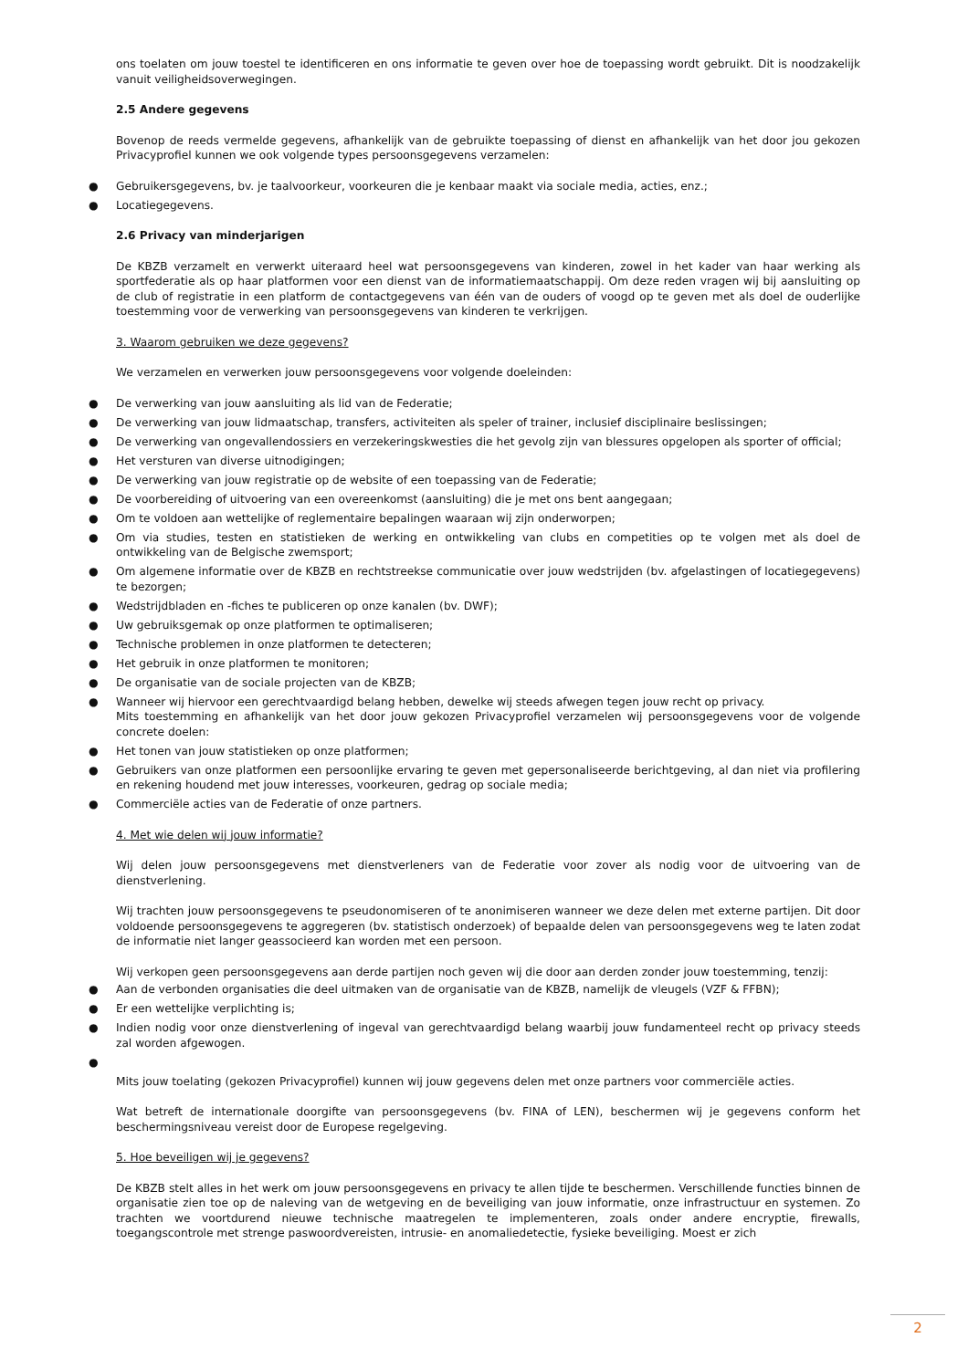ons toelaten om jouw toestel te identificeren en ons informatie te geven over hoe de toepassing wordt gebruikt. Dit is noodzakelijk vanuit veiligheidsoverwegingen.
2.5 Andere gegevens
Bovenop de reeds vermelde gegevens, afhankelijk van de gebruikte toepassing of dienst en afhankelijk van het door jou gekozen Privacyprofiel kunnen we ook volgende types persoonsgegevens verzamelen:
● Gebruikersgegevens, bv. je taalvoorkeur, voorkeuren die je kenbaar maakt via sociale media, acties, enz.;
● Locatiegegevens.
2.6 Privacy van minderjarigen
De KBZB verzamelt en verwerkt uiteraard heel wat persoonsgegevens van kinderen, zowel in het kader van haar werking als sportfederatie als op haar platformen voor een dienst van de informatiemaatschappij. Om deze reden vragen wij bij aansluiting op de club of registratie in een platform de contactgegevens van één van de ouders of voogd op te geven met als doel de ouderlijke toestemming voor de verwerking van persoonsgegevens van kinderen te verkrijgen.
3. Waarom gebruiken we deze gegevens?
We verzamelen en verwerken jouw persoonsgegevens voor volgende doeleinden:
● De verwerking van jouw aansluiting als lid van de Federatie;
● De verwerking van jouw lidmaatschap, transfers, activiteiten als speler of trainer, inclusief disciplinaire beslissingen;
● De verwerking van ongevallendossiers en verzekeringskwesties die het gevolg zijn van blessures opgelopen als sporter of official;
● Het versturen van diverse uitnodigingen;
● De verwerking van jouw registratie op de website of een toepassing van de Federatie;
● De voorbereiding of uitvoering van een overeenkomst (aansluiting) die je met ons bent aangegaan;
● Om te voldoen aan wettelijke of reglementaire bepalingen waaraan wij zijn onderworpen;
● Om via studies, testen en statistieken de werking en ontwikkeling van clubs en competities op te volgen met als doel de ontwikkeling van de Belgische zwemsport;
● Om algemene informatie over de KBZB en rechtstreekse communicatie over jouw wedstrijden (bv. afgelastingen of locatiegegevens) te bezorgen;
● Wedstrijdbladen en -fiches te publiceren op onze kanalen (bv. DWF);
● Uw gebruiksgemak op onze platformen te optimaliseren;
● Technische problemen in onze platformen te detecteren;
● Het gebruik in onze platformen te monitoren;
● De organisatie van de sociale projecten van de KBZB;
● Wanneer wij hiervoor een gerechtvaardigd belang hebben, dewelke wij steeds afwegen tegen jouw recht op privacy.
Mits toestemming en afhankelijk van het door jouw gekozen Privacyprofiel verzamelen wij persoonsgegevens voor de volgende concrete doelen:
● Het tonen van jouw statistieken op onze platformen;
● Gebruikers van onze platformen een persoonlijke ervaring te geven met gepersonaliseerde berichtgeving, al dan niet via profilering en rekening houdend met jouw interesses, voorkeuren, gedrag op sociale media;
● Commerciële acties van de Federatie of onze partners.
4. Met wie delen wij jouw informatie?
Wij delen jouw persoonsgegevens met dienstverleners van de Federatie voor zover als nodig voor de uitvoering van de dienstverlening.
Wij trachten jouw persoonsgegevens te pseudonomiseren of te anonimiseren wanneer we deze delen met externe partijen. Dit door voldoende persoonsgegevens te aggregeren (bv. statistisch onderzoek) of bepaalde delen van persoonsgegevens weg te laten zodat de informatie niet langer geassocieerd kan worden met een persoon.
Wij verkopen geen persoonsgegevens aan derde partijen noch geven wij die door aan derden zonder jouw toestemming, tenzij:
● Aan de verbonden organisaties die deel uitmaken van de organisatie van de KBZB, namelijk de vleugels (VZF & FFBN);
● Er een wettelijke verplichting is;
● Indien nodig voor onze dienstverlening of ingeval van gerechtvaardigd belang waarbij jouw fundamenteel recht op privacy steeds zal worden afgewogen.
●
Mits jouw toelating (gekozen Privacyprofiel) kunnen wij jouw gegevens delen met onze partners voor commerciële acties.
Wat betreft de internationale doorgifte van persoonsgegevens (bv. FINA of LEN), beschermen wij je gegevens conform het beschermingsniveau vereist door de Europese regelgeving.
5. Hoe beveiligen wij je gegevens?
De KBZB stelt alles in het werk om jouw persoonsgegevens en privacy te allen tijde te beschermen. Verschillende functies binnen de organisatie zien toe op de naleving van de wetgeving en de beveiliging van jouw informatie, onze infrastructuur en systemen. Zo trachten we voortdurend nieuwe technische maatregelen te implementeren, zoals onder andere encryptie, firewalls, toegangscontrole met strenge paswoordvereisten, intrusie- en anomaliedetectie, fysieke beveiliging. Moest er zich
2